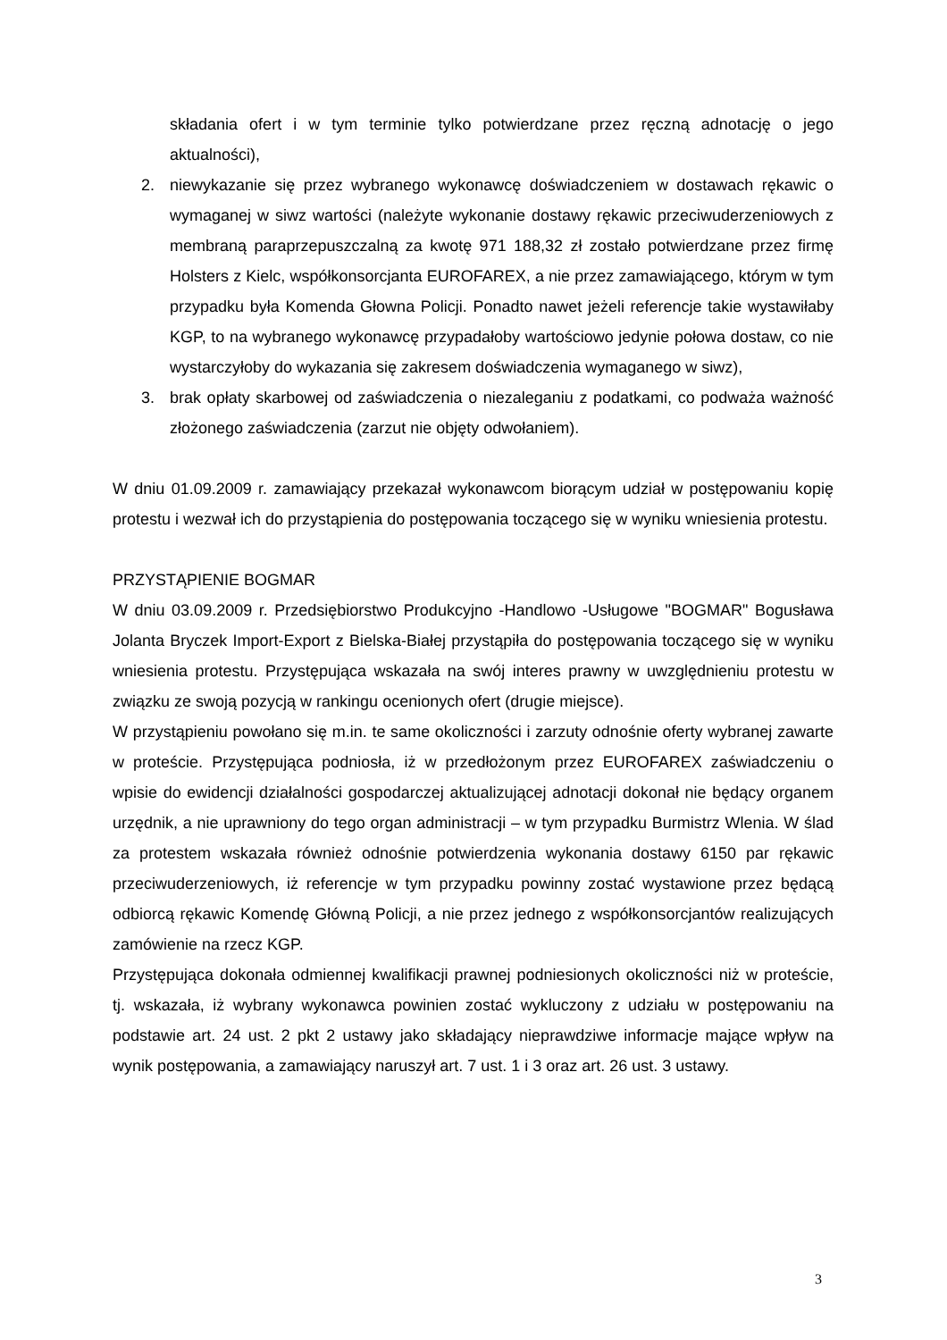składania ofert i w tym terminie tylko potwierdzane przez ręczną adnotację o jego aktualności),
2. niewykazanie się przez wybranego wykonawcę doświadczeniem w dostawach rękawic o wymaganej w siwz wartości (należyte wykonanie dostawy rękawic przeciwuderzeniowych z membraną paraprzepuszczalną za kwotę 971 188,32 zł zostało potwierdzane przez firmę Holsters z Kielc, współkonsorcjanta EUROFAREX, a nie przez zamawiającego, którym w tym przypadku była Komenda Głowna Policji. Ponadto nawet jeżeli referencje takie wystawiłaby KGP, to na wybranego wykonawcę przypadałoby wartościowo jedynie połowa dostaw, co nie wystarczyłoby do wykazania się zakresem doświadczenia wymaganego w siwz),
3. brak opłaty skarbowej od zaświadczenia o niezaleganiu z podatkami, co podważa ważność złożonego zaświadczenia (zarzut nie objęty odwołaniem).
W dniu 01.09.2009 r. zamawiający przekazał wykonawcom biorącym udział w postępowaniu kopię protestu i wezwał ich do przystąpienia do postępowania toczącego się w wyniku wniesienia protestu.
PRZYSTĄPIENIE BOGMAR
W dniu 03.09.2009 r. Przedsiębiorstwo Produkcyjno -Handlowo -Usługowe "BOGMAR" Bogusława Jolanta Bryczek Import-Export z Bielska-Białej przystąpiła do postępowania toczącego się w wyniku wniesienia protestu. Przystępująca wskazała na swój interes prawny w uwzględnieniu protestu w związku ze swoją pozycją w rankingu ocenionych ofert (drugie miejsce).
W przystąpieniu powołano się m.in. te same okoliczności i zarzuty odnośnie oferty wybranej zawarte w proteście. Przystępująca podniosła, iż w przedłożonym przez EUROFAREX zaświadczeniu o wpisie do ewidencji działalności gospodarczej aktualizującej adnotacji dokonał nie będący organem urzędnik, a nie uprawniony do tego organ administracji – w tym przypadku Burmistrz Wlenia. W ślad za protestem wskazała również odnośnie potwierdzenia wykonania dostawy 6150 par rękawic przeciwuderzeniowych, iż referencje w tym przypadku powinny zostać wystawione przez będącą odbiorcą rękawic Komendę Główną Policji, a nie przez jednego z współkonsorcjantów realizujących zamówienie na rzecz KGP.
Przystępująca dokonała odmiennej kwalifikacji prawnej podniesionych okoliczności niż w proteście, tj. wskazała, iż wybrany wykonawca powinien zostać wykluczony z udziału w postępowaniu na podstawie art. 24 ust. 2 pkt 2 ustawy jako składający nieprawdziwe informacje mające wpływ na wynik postępowania, a zamawiający naruszył art. 7 ust. 1 i 3 oraz art. 26 ust. 3 ustawy.
3